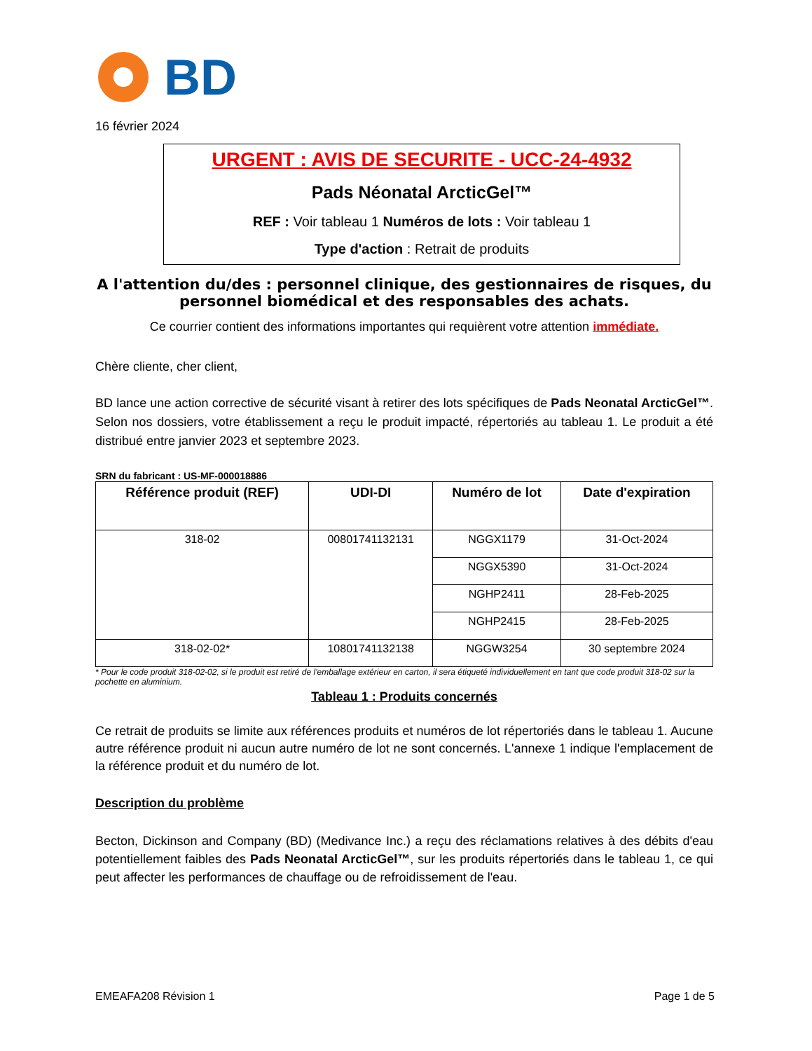BD
16 février 2024
URGENT : AVIS DE SECURITE - UCC-24-4932
Pads Néonatal ArcticGel™
REF : Voir tableau 1 Numéros de lots : Voir tableau 1
Type d'action : Retrait de produits
A l'attention du/des : personnel clinique, des gestionnaires de risques, du personnel biomédical et des responsables des achats.
Ce courrier contient des informations importantes qui requièrent votre attention immédiate.
Chère cliente, cher client,
BD lance une action corrective de sécurité visant à retirer des lots spécifiques de Pads Neonatal ArcticGel™. Selon nos dossiers, votre établissement a reçu le produit impacté, répertoriés au tableau 1. Le produit a été distribué entre janvier 2023 et septembre 2023.
SRN du fabricant : US-MF-000018886
| Référence produit (REF) | UDI-DI | Numéro de lot | Date d'expiration |
| --- | --- | --- | --- |
| 318-02 | 00801741132131 | NGGX1179 | 31-Oct-2024 |
| | | NGGX5390 | 31-Oct-2024 |
| | | NGHP2411 | 28-Feb-2025 |
| | | NGHP2415 | 28-Feb-2025 |
| 318-02-02* | 10801741132138 | NGGW3254 | 30 septembre 2024 |
* Pour le code produit 318-02-02, si le produit est retiré de l'emballage extérieur en carton, il sera étiqueté individuellement en tant que code produit 318-02 sur la pochette en aluminium.
Tableau 1 : Produits concernés
Ce retrait de produits se limite aux références produits et numéros de lot répertoriés dans le tableau 1. Aucune autre référence produit ni aucun autre numéro de lot ne sont concernés. L'annexe 1 indique l'emplacement de la référence produit et du numéro de lot.
Description du problème
Becton, Dickinson and Company (BD) (Medivance Inc.) a reçu des réclamations relatives à des débits d'eau potentiellement faibles des Pads Neonatal ArcticGel™, sur les produits répertoriés dans le tableau 1, ce qui peut affecter les performances de chauffage ou de refroidissement de l'eau.
EMEAFA208 Révision 1 Page 1 de 5